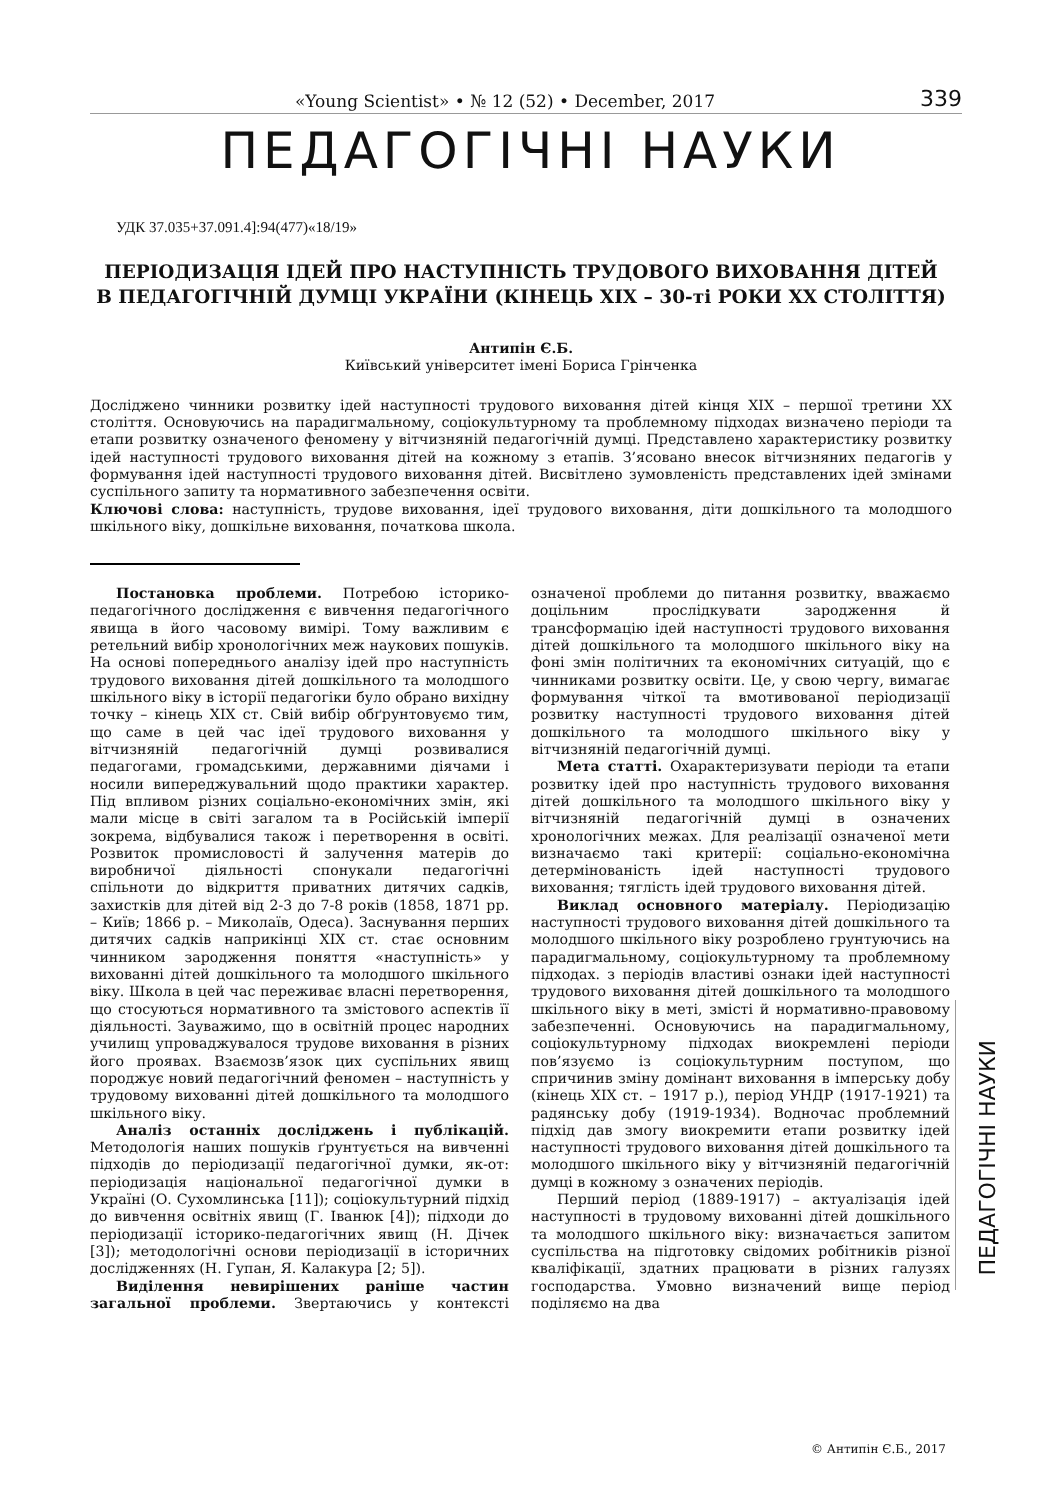«Young Scientist» • № 12 (52) • December, 2017 339
ПЕДАГОГІЧНІ НАУКИ
УДК 37.035+37.091.4]:94(477)«18/19»
ПЕРІОДИЗАЦІЯ ІДЕЙ ПРО НАСТУПНІСТЬ ТРУДОВОГО ВИХОВАННЯ ДІТЕЙ
В ПЕДАГОГІЧНІЙ ДУМЦІ УКРАЇНИ (КІНЕЦЬ ХІХ – 30-ті РОКИ ХХ СТОЛІТТЯ)
Антипін Є.Б.
Київський університет імені Бориса Грінченка
Досліджено чинники розвитку ідей наступності трудового виховання дітей кінця ХІХ – першої третини ХХ століття. Основуючись на парадигмальному, соціокультурному та проблемному підходах визначено періоди та етапи розвитку означеного феномену у вітчизняній педагогічній думці. Представлено характеристику розвитку ідей наступності трудового виховання дітей на кожному з етапів. З’ясовано внесок вітчизняних педагогів у формування ідей наступності трудового виховання дітей. Висвітлено зумовленість представлених ідей змінами суспільного запиту та нормативного забезпечення освіти.
Ключові слова: наступність, трудове виховання, ідеї трудового виховання, діти дошкільного та молодшого шкільного віку, дошкільне виховання, початкова школа.
Постановка проблеми. Потребою історико-педагогічного дослідження є вивчення педагогічного явища в його часовому вимірі. Тому важливим є ретельний вибір хронологічних меж наукових пошуків. На основі попереднього аналізу ідей про наступність трудового виховання дітей дошкільного та молодшого шкільного віку в історії педагогіки було обрано вихідну точку – кінець ХІХ ст. Свій вибір обґрунтовуємо тим, що саме в цей час ідеї трудового виховання у вітчизняній педагогічній думці розвивалися педагогами, громадськими, державними діячами і носили випереджувальний щодо практики характер. Під впливом різних соціально-економічних змін, які мали місце в світі загалом та в Російській імперії зокрема, відбувалися також і перетворення в освіті. Розвиток промисловості й залучення матерів до виробничої діяльності спонукали педагогічні спільноти до відкриття приватних дитячих садків, захистків для дітей від 2-3 до 7-8 років (1858, 1871 рр. – Київ; 1866 р. – Миколаїв, Одеса). Заснування перших дитячих садків наприкінці ХІХ ст. стає основним чинником зародження поняття «наступність» у вихованні дітей дошкільного та молодшого шкільного віку. Школа в цей час переживає власні перетворення, що стосуються нормативного та змістового аспектів її діяльності. Зауважимо, що в освітній процес народних училищ упроваджувалося трудове виховання в різних його проявах. Взаємозв’язок цих суспільних явищ породжує новий педагогічний феномен – наступність у трудовому вихованні дітей дошкільного та молодшого шкільного віку.
Аналіз останніх досліджень і публікацій. Методологія наших пошуків ґрунтується на вивченні підходів до періодизації педагогічної думки, як-от: періодизація національної педагогічної думки в Україні (О. Сухомлинська [11]); соціокультурний підхід до вивчення освітніх явищ (Г. Іванюк [4]); підходи до періодизації історико-педагогічних явищ (Н. Дічек [3]); методологічні основи періодизації в історичних дослідженнях (Н. Гупан, Я. Калакура [2; 5]).
Виділення невирішених раніше частин загальної проблеми. Звертаючись у контексті означеної проблеми до питання розвитку, вважаємо доцільним прослідкувати зародження й трансформацію ідей наступності трудового виховання дітей дошкільного та молодшого шкільного віку на фоні змін політичних та економічних ситуацій, що є чинниками розвитку освіти. Це, у свою чергу, вимагає формування чіткої та вмотивованої періодизації розвитку наступності трудового виховання дітей дошкільного та молодшого шкільного віку у вітчизняній педагогічній думці.
Мета статті. Охарактеризувати періоди та етапи розвитку ідей про наступність трудового виховання дітей дошкільного та молодшого шкільного віку у вітчизняній педагогічній думці в означених хронологічних межах. Для реалізації означеної мети визначаємо такі критерії: соціально-економічна детермінованість ідей наступності трудового виховання; тяглість ідей трудового виховання дітей.
Виклад основного матеріалу. Періодизацію наступності трудового виховання дітей дошкільного та молодшого шкільного віку розроблено грунтуючись на парадигмальному, соціокультурному та проблемному підходах. з періодів властиві ознаки ідей наступності трудового виховання дітей дошкільного та молодшого шкільного віку в меті, змісті й нормативно-правовому забезпеченні. Основуючись на парадигмальному, соціокультурному підходах виокремлені періоди пов’язуємо із соціокультурним поступом, що спричинив зміну домінант виховання в імперську добу (кінець ХІХ ст. – 1917 р.), період УНДР (1917-1921) та радянську добу (1919-1934). Водночас проблемний підхід дав змогу виокремити етапи розвитку ідей наступності трудового виховання дітей дошкільного та молодшого шкільного віку у вітчизняній педагогічній думці в кожному з означених періодів.
Перший період (1889-1917) – актуалізація ідей наступності в трудовому вихованні дітей дошкільного та молодшого шкільного віку: визначається запитом суспільства на підготовку свідомих робітників різної кваліфікації, здатних працювати в різних галузях господарства. Умовно визначений вище період поділяємо на два
ПЕДАГОГІЧНІ НАУКИ
© Антипін Є.Б., 2017